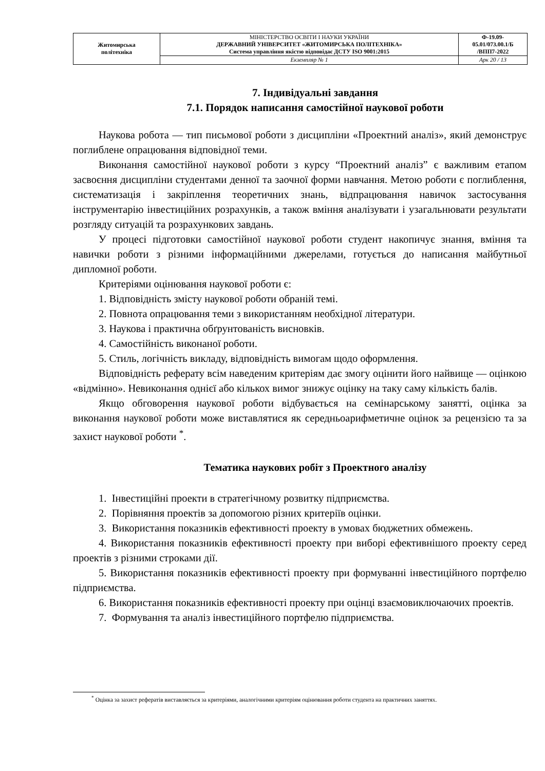| Житомирська політехніка | МІНІСТЕРСТВО ОСВІТИ І НАУКИ УКРАЇНИ ДЕРЖАВНИЙ УНІВЕРСИТЕТ «ЖИТОМИРСЬКА ПОЛІТЕХНІКА» Система управління якістю відповідає ДСТУ ISO 9001:2015 | Ф-19.09- 05.01/073.00.1/Б /ВПП7-2022 |
| | Екземпляр № 1 | Арк 20 / 13 |
7. Індивідуальні завдання
7.1. Порядок написання самостійної наукової роботи
Наукова робота — тип письмової роботи з дисципліни «Проектний аналіз», який демонструє поглиблене опрацювання відповідної теми.
Виконання самостійної наукової роботи з курсу “Проектний аналіз” є важливим етапом засвоєння дисципліни студентами денної та заочної форми навчання. Метою роботи є поглиблення, систематизація і закріплення теоретичних знань, відпрацювання навичок застосування інструментарію інвестиційних розрахунків, а також вміння аналізувати і узагальнювати результати розгляду ситуацій та розрахункових завдань.
У процесі підготовки самостійної наукової роботи студент накопичує знання, вміння та навички роботи з різними інформаційними джерелами, готується до написання майбутньої дипломної роботи.
Критеріями оцінювання наукової роботи є:
1. Відповідність змісту наукової роботи обраній темі.
2. Повнота опрацювання теми з використанням необхідної літератури.
3. Наукова і практична обґрунтованість висновків.
4. Самостійність виконаної роботи.
5. Стиль, логічність викладу, відповідність вимогам щодо оформлення.
Відповідність реферату всім наведеним критеріям дає змогу оцінити його найвище — оцінкою «відмінно». Невиконання однієї або кількох вимог знижує оцінку на таку саму кількість балів.
Якщо обговорення наукової роботи відбувається на семінарському занятті, оцінка за виконання наукової роботи може виставлятися як середньоарифметичне оцінок за рецензією та за захист наукової роботи <sup>*</sup>.
Тематика наукових робіт з Проектного аналізу
1. Інвестиційні проекти в стратегічному розвитку підприємства.
2. Порівняння проектів за допомогою різних критеріїв оцінки.
3. Використання показників ефективності проекту в умовах бюджетних обмежень.
4. Використання показників ефективності проекту при виборі ефективнішого проекту серед проектів з різними строками дії.
5. Використання показників ефективності проекту при формуванні інвестиційного портфелю підприємства.
6. Використання показників ефективності проекту при оцінці взаємовиключаючих проектів.
7. Формування та аналіз інвестиційного портфелю підприємства.
<sup>*</sup> Оцінка за захист рефератів виставляється за критеріями, аналогічними критеріям оцінювання роботи студента на практичних заняттях.